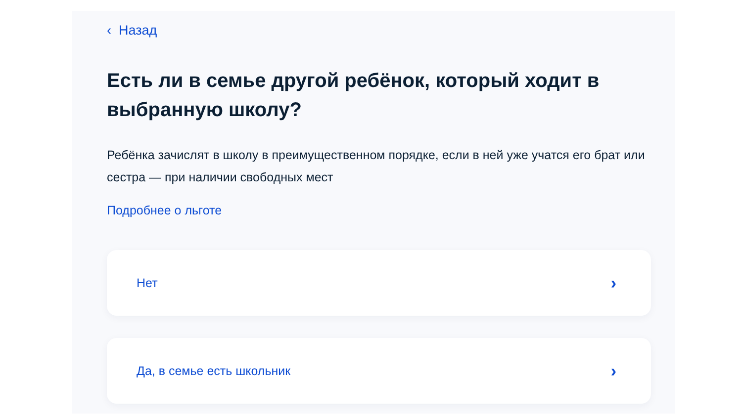‹ Назад
Есть ли в семье другой ребёнок, который ходит в выбранную школу?
Ребёнка зачислят в школу в преимущественном порядке, если в ней уже учатся его брат или сестра — при наличии свободных мест
Подробнее о льготе
Нет ›
Да, в семье есть школьник ›